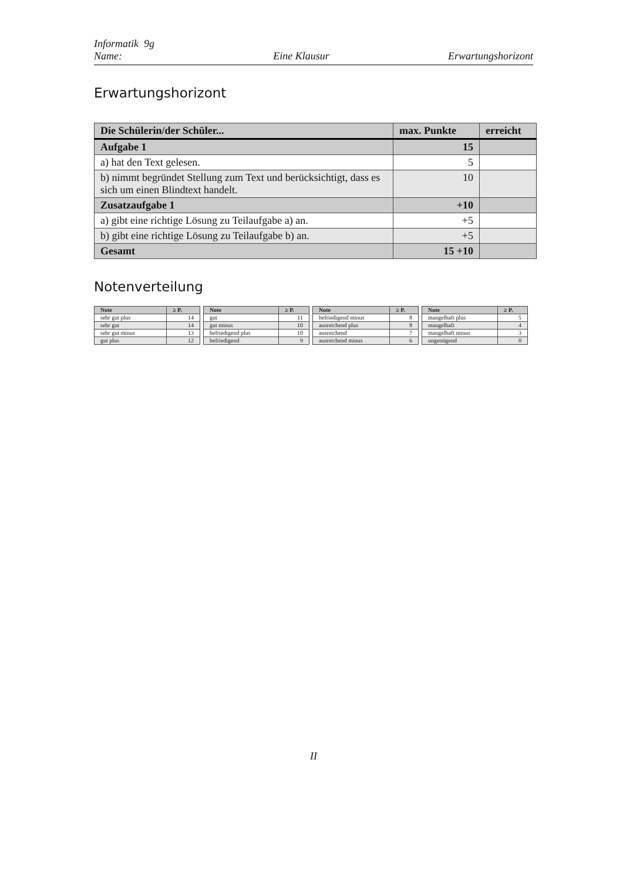Informatik 9g
Name:
Eine Klausur
Erwartungshorizont
Erwartungshorizont
| Die Schülerin/der Schüler... | max. Punkte | erreicht |
| --- | --- | --- |
| Aufgabe 1 | 15 | |
| a) hat den Text gelesen. | 5 | |
| b) nimmt begründet Stellung zum Text und berücksichtigt, dass es sich um einen Blindtext handelt. | 10 | |
| Zusatzaufgabe 1 | +10 | |
| a) gibt eine richtige Lösung zu Teilaufgabe a) an. | +5 | |
| b) gibt eine richtige Lösung zu Teilaufgabe b) an. | +5 | |
| Gesamt | 15 +10 | |
Notenverteilung
| Note | ≥ P. |
| --- | --- |
| sehr gut plus | 14 |
| sehr gut | 14 |
| sehr gut minus | 13 |
| gut plus | 12 |
| Note | ≥ P. |
| --- | --- |
| gut | 11 |
| gut minus | 10 |
| befriedigend plus | 10 |
| befriedigend | 9 |
| Note | ≥ P. |
| --- | --- |
| befriedigend minus | 8 |
| ausreichend plus | 8 |
| ausreichend | 7 |
| ausreichend minus | 6 |
| Note | ≥ P. |
| --- | --- |
| mangelhaft plus | 5 |
| mangelhaft | 4 |
| mangelhaft minus | 3 |
| ungenügend | 0 |
II